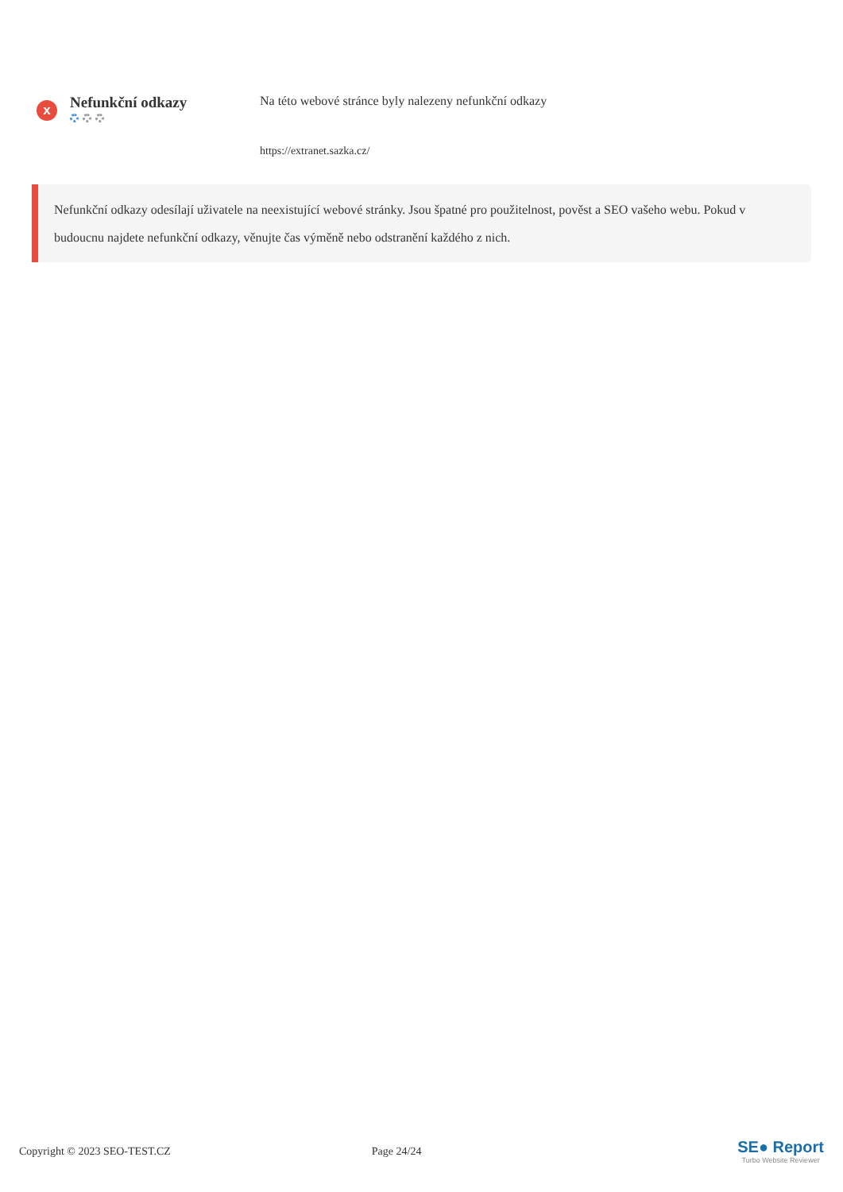x
Nefunkční odkazy
Na této webové stránce byly nalezeny nefunkční odkazy
https://extranet.sazka.cz/
Nefunkční odkazy odesílají uživatele na neexistující webové stránky. Jsou špatné pro použitelnost, pověst a SEO vašeho webu. Pokud v budoucnu najdete nefunkční odkazy, věnujte čas výměně nebo odstranění každého z nich.
Copyright © 2023 SEO-TEST.CZ Page 24/24
SE● Report
Turbo Website Reviewer